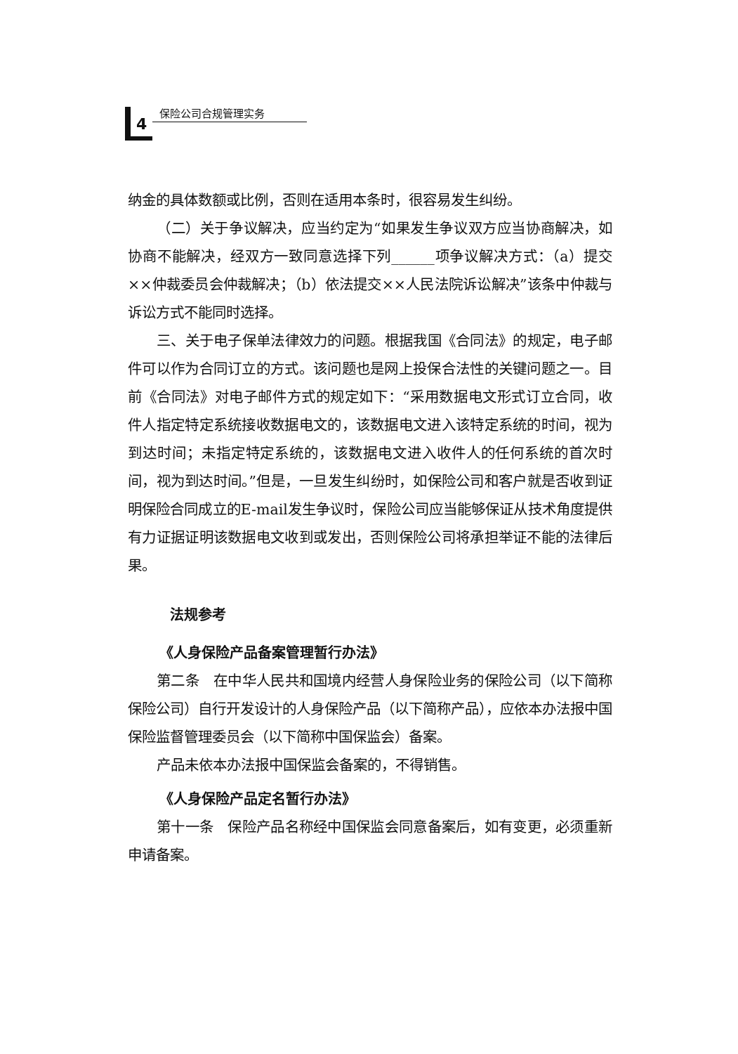4
保险公司合规管理实务
纳金的具体数额或比例，否则在适用本条时，很容易发生纠纷。
（二）关于争议解决，应当约定为“如果发生争议双方应当协商解决，如协商不能解决，经双方一致同意选择下列______项争议解决方式：（a）提交××仲裁委员会仲裁解决；（b）依法提交××人民法院诉讼解决”该条中仲裁与诉讼方式不能同时选择。
三、关于电子保单法律效力的问题。根据我国《合同法》的规定，电子邮件可以作为合同订立的方式。该问题也是网上投保合法性的关键问题之一。目前《合同法》对电子邮件方式的规定如下：“采用数据电文形式订立合同，收件人指定特定系统接收数据电文的，该数据电文进入该特定系统的时间，视为到达时间；未指定特定系统的，该数据电文进入收件人的任何系统的首次时间，视为到达时间。”但是，一旦发生纠纷时，如保险公司和客户就是否收到证明保险合同成立的E-mail发生争议时，保险公司应当能够保证从技术角度提供有力证据证明该数据电文收到或发出，否则保险公司将承担举证不能的法律后果。
法规参考
《人身保险产品备案管理暂行办法》
第二条　在中华人民共和国境内经营人身保险业务的保险公司（以下简称保险公司）自行开发设计的人身保险产品（以下简称产品），应依本办法报中国保险监督管理委员会（以下简称中国保监会）备案。
产品未依本办法报中国保监会备案的，不得销售。
《人身保险产品定名暂行办法》
第十一条　保险产品名称经中国保监会同意备案后，如有变更，必须重新申请备案。